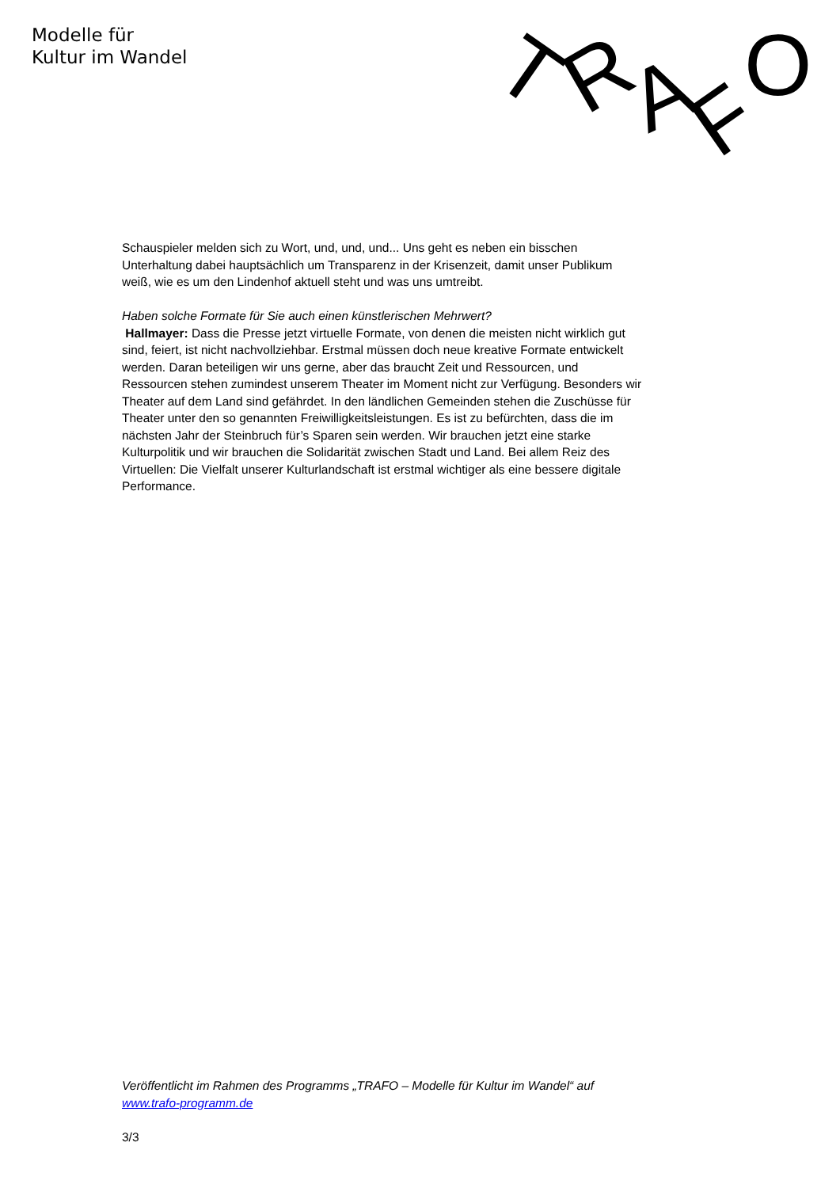Modelle für
Kultur im Wandel
T
R
A
F
O
Schauspieler melden sich zu Wort, und, und, und... Uns geht es neben ein bisschen Unterhaltung dabei hauptsächlich um Transparenz in der Krisenzeit, damit unser Publikum weiß, wie es um den Lindenhof aktuell steht und was uns umtreibt.
Haben solche Formate für Sie auch einen künstlerischen Mehrwert?
Hallmayer: Dass die Presse jetzt virtuelle Formate, von denen die meisten nicht wirklich gut sind, feiert, ist nicht nachvollziehbar. Erstmal müssen doch neue kreative Formate entwickelt werden. Daran beteiligen wir uns gerne, aber das braucht Zeit und Ressourcen, und Ressourcen stehen zumindest unserem Theater im Moment nicht zur Verfügung. Besonders wir Theater auf dem Land sind gefährdet. In den ländlichen Gemeinden stehen die Zuschüsse für Theater unter den so genannten Freiwilligkeitsleistungen. Es ist zu befürchten, dass die im nächsten Jahr der Steinbruch für’s Sparen sein werden. Wir brauchen jetzt eine starke Kulturpolitik und wir brauchen die Solidarität zwischen Stadt und Land. Bei allem Reiz des Virtuellen: Die Vielfalt unserer Kulturlandschaft ist erstmal wichtiger als eine bessere digitale Performance.
Veröffentlicht im Rahmen des Programms „TRAFO – Modelle für Kultur im Wandel“ auf www.trafo-programm.de
3/3